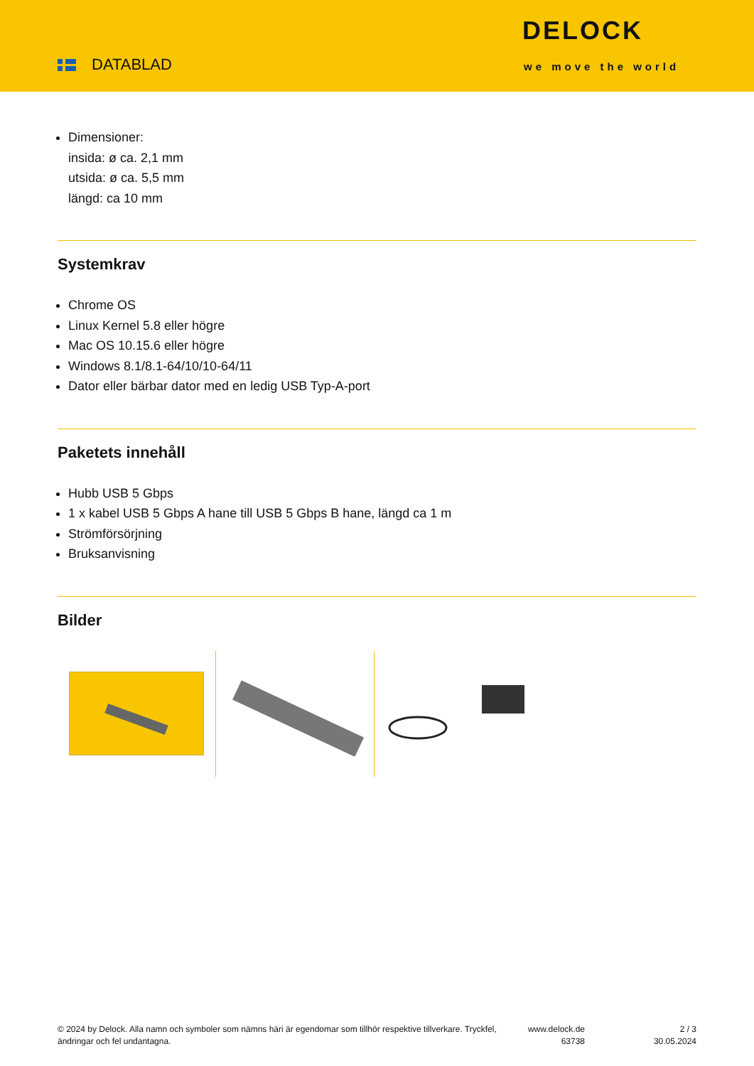DATABLAD
DELOCK
we move the world
Dimensioner:
insida: ø ca. 2,1 mm
utsida: ø ca. 5,5 mm
längd: ca 10 mm
Systemkrav
Chrome OS
Linux Kernel 5.8 eller högre
Mac OS 10.15.6 eller högre
Windows 8.1/8.1-64/10/10-64/11
Dator eller bärbar dator med en ledig USB Typ-A-port
Paketets innehåll
Hubb USB 5 Gbps
1 x kabel USB 5 Gbps A hane till USB 5 Gbps B hane, längd ca 1 m
Strömförsörjning
Bruksanvisning
Bilder
© 2024 by Delock. Alla namn och symboler som nämns häri är egendomar som tillhör respektive tillverkare. Tryckfel, ändringar och fel undantagna.
www.delock.de
63738
2 / 3
30.05.2024